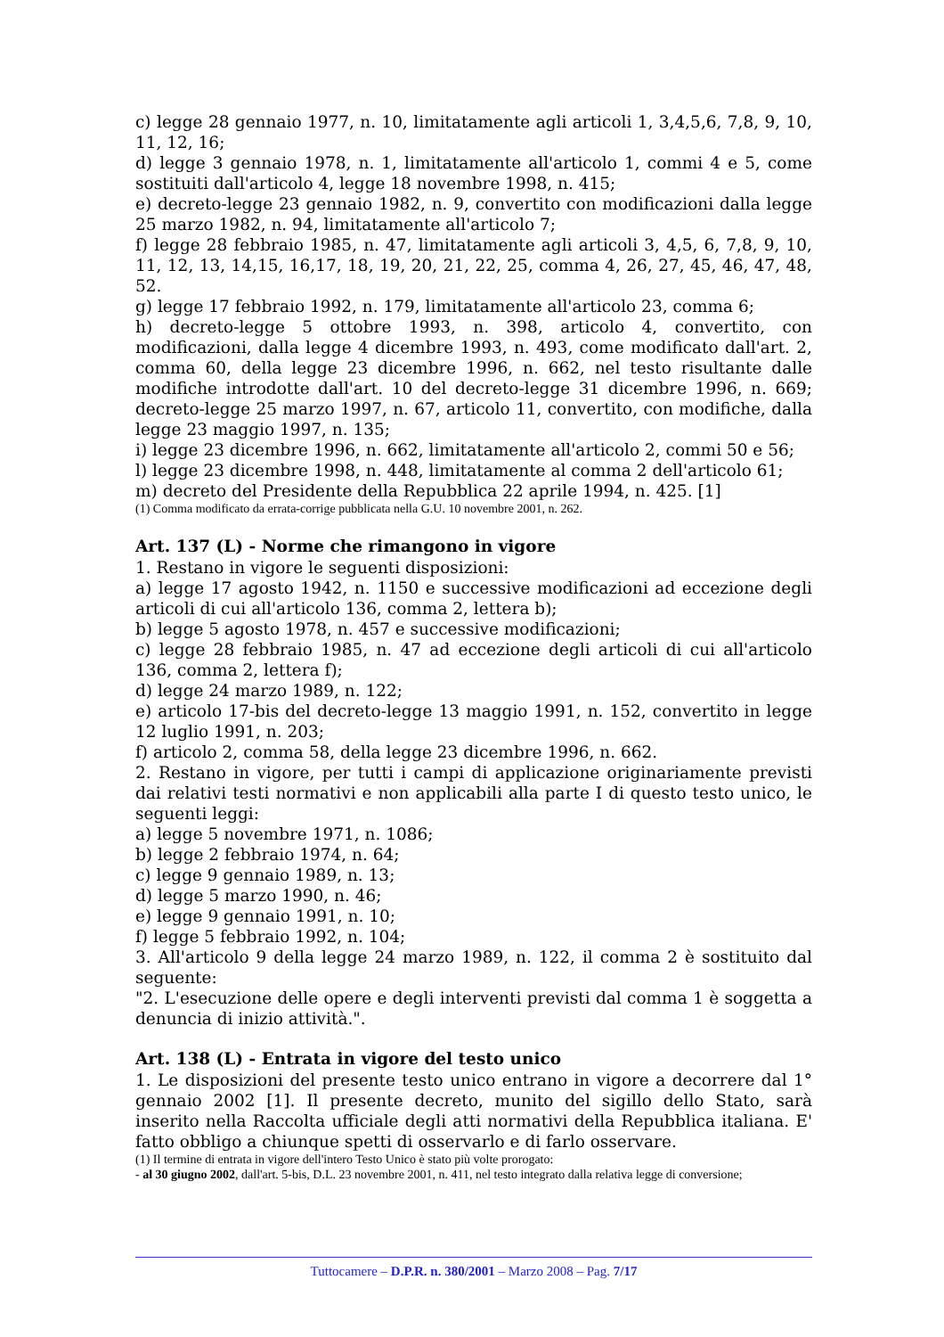c) legge 28 gennaio 1977, n. 10, limitatamente agli articoli 1, 3,4,5,6, 7,8, 9, 10, 11, 12, 16;
d) legge 3 gennaio 1978, n. 1, limitatamente all'articolo 1, commi 4 e 5, come sostituiti dall'articolo 4, legge 18 novembre 1998, n. 415;
e) decreto-legge 23 gennaio 1982, n. 9, convertito con modificazioni dalla legge 25 marzo 1982, n. 94, limitatamente all'articolo 7;
f) legge 28 febbraio 1985, n. 47, limitatamente agli articoli 3, 4,5, 6, 7,8, 9, 10, 11, 12, 13, 14,15, 16,17, 18, 19, 20, 21, 22, 25, comma 4, 26, 27, 45, 46, 47, 48, 52.
g) legge 17 febbraio 1992, n. 179, limitatamente all'articolo 23, comma 6;
h) decreto-legge 5 ottobre 1993, n. 398, articolo 4, convertito, con modificazioni, dalla legge 4 dicembre 1993, n. 493, come modificato dall'art. 2, comma 60, della legge 23 dicembre 1996, n. 662, nel testo risultante dalle modifiche introdotte dall'art. 10 del decreto-legge 31 dicembre 1996, n. 669; decreto-legge 25 marzo 1997, n. 67, articolo 11, convertito, con modifiche, dalla legge 23 maggio 1997, n. 135;
i) legge 23 dicembre 1996, n. 662, limitatamente all'articolo 2, commi 50 e 56;
l) legge 23 dicembre 1998, n. 448, limitatamente al comma 2 dell'articolo 61;
m) decreto del Presidente della Repubblica 22 aprile 1994, n. 425. [1]
(1) Comma modificato da errata-corrige pubblicata nella G.U. 10 novembre 2001, n. 262.
Art. 137 (L) - Norme che rimangono in vigore
1. Restano in vigore le seguenti disposizioni:
a) legge 17 agosto 1942, n. 1150 e successive modificazioni ad eccezione degli articoli di cui all'articolo 136, comma 2, lettera b);
b) legge 5 agosto 1978, n. 457 e successive modificazioni;
c) legge 28 febbraio 1985, n. 47 ad eccezione degli articoli di cui all'articolo 136, comma 2, lettera f);
d) legge 24 marzo 1989, n. 122;
e) articolo 17-bis del decreto-legge 13 maggio 1991, n. 152, convertito in legge 12 luglio 1991, n. 203;
f) articolo 2, comma 58, della legge 23 dicembre 1996, n. 662.
2. Restano in vigore, per tutti i campi di applicazione originariamente previsti dai relativi testi normativi e non applicabili alla parte I di questo testo unico, le seguenti leggi:
a) legge 5 novembre 1971, n. 1086;
b) legge 2 febbraio 1974, n. 64;
c) legge 9 gennaio 1989, n. 13;
d) legge 5 marzo 1990, n. 46;
e) legge 9 gennaio 1991, n. 10;
f) legge 5 febbraio 1992, n. 104;
3. All'articolo 9 della legge 24 marzo 1989, n. 122, il comma 2 è sostituito dal seguente:
"2. L'esecuzione delle opere e degli interventi previsti dal comma 1 è soggetta a denuncia di inizio attività.".
Art. 138 (L) - Entrata in vigore del testo unico
1. Le disposizioni del presente testo unico entrano in vigore a decorrere dal 1° gennaio 2002 [1]. Il presente decreto, munito del sigillo dello Stato, sarà inserito nella Raccolta ufficiale degli atti normativi della Repubblica italiana. E' fatto obbligo a chiunque spetti di osservarlo e di farlo osservare.
(1) Il termine di entrata in vigore dell'intero Testo Unico è stato più volte prorogato:
- al 30 giugno 2002, dall'art. 5-bis, D.L. 23 novembre 2001, n. 411, nel testo integrato dalla relativa legge di conversione;
Tuttocamere – D.P.R. n. 380/2001 – Marzo 2008 – Pag. 7/17